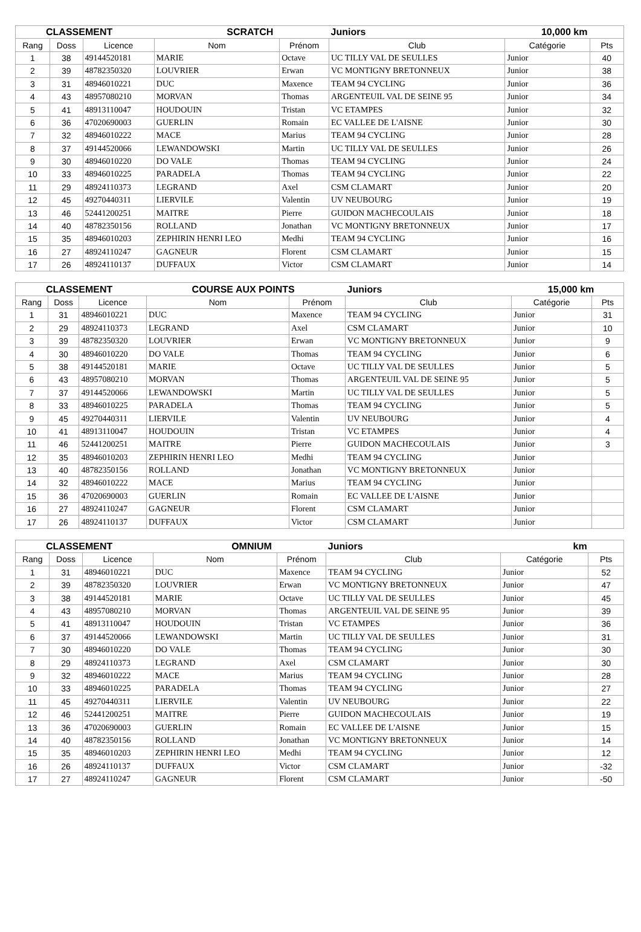| CLASSEMENT | | | SCRATCH | | Juniors | 10,000 km | |
| --- | --- | --- | --- | --- | --- | --- | --- |
| Rang | Doss | Licence | Nom | Prénom | Club | Catégorie | Pts |
| 1 | 38 | 49144520181 | MARIE | Octave | UC TILLY VAL DE SEULLES | Junior | 40 |
| 2 | 39 | 48782350320 | LOUVRIER | Erwan | VC MONTIGNY BRETONNEUX | Junior | 38 |
| 3 | 31 | 48946010221 | DUC | Maxence | TEAM 94 CYCLING | Junior | 36 |
| 4 | 43 | 48957080210 | MORVAN | Thomas | ARGENTEUIL VAL DE SEINE 95 | Junior | 34 |
| 5 | 41 | 48913110047 | HOUDOUIN | Tristan | VC ETAMPES | Junior | 32 |
| 6 | 36 | 47020690003 | GUERLIN | Romain | EC VALLEE DE L'AISNE | Junior | 30 |
| 7 | 32 | 48946010222 | MACE | Marius | TEAM 94 CYCLING | Junior | 28 |
| 8 | 37 | 49144520066 | LEWANDOWSKI | Martin | UC TILLY VAL DE SEULLES | Junior | 26 |
| 9 | 30 | 48946010220 | DO VALE | Thomas | TEAM 94 CYCLING | Junior | 24 |
| 10 | 33 | 48946010225 | PARADELA | Thomas | TEAM 94 CYCLING | Junior | 22 |
| 11 | 29 | 48924110373 | LEGRAND | Axel | CSM CLAMART | Junior | 20 |
| 12 | 45 | 49270440311 | LIERVILE | Valentin | UV NEUBOURG | Junior | 19 |
| 13 | 46 | 52441200251 | MAITRE | Pierre | GUIDON MACHECOULAIS | Junior | 18 |
| 14 | 40 | 48782350156 | ROLLAND | Jonathan | VC MONTIGNY BRETONNEUX | Junior | 17 |
| 15 | 35 | 48946010203 | ZEPHIRIN HENRI LEO | Medhi | TEAM 94 CYCLING | Junior | 16 |
| 16 | 27 | 48924110247 | GAGNEUR | Florent | CSM CLAMART | Junior | 15 |
| 17 | 26 | 48924110137 | DUFFAUX | Victor | CSM CLAMART | Junior | 14 |
| CLASSEMENT | | | COURSE AUX POINTS | | Juniors | 15,000 km | |
| --- | --- | --- | --- | --- | --- | --- | --- |
| Rang | Doss | Licence | Nom | Prénom | Club | Catégorie | Pts |
| 1 | 31 | 48946010221 | DUC | Maxence | TEAM 94 CYCLING | Junior | 31 |
| 2 | 29 | 48924110373 | LEGRAND | Axel | CSM CLAMART | Junior | 10 |
| 3 | 39 | 48782350320 | LOUVRIER | Erwan | VC MONTIGNY BRETONNEUX | Junior | 9 |
| 4 | 30 | 48946010220 | DO VALE | Thomas | TEAM 94 CYCLING | Junior | 6 |
| 5 | 38 | 49144520181 | MARIE | Octave | UC TILLY VAL DE SEULLES | Junior | 5 |
| 6 | 43 | 48957080210 | MORVAN | Thomas | ARGENTEUIL VAL DE SEINE 95 | Junior | 5 |
| 7 | 37 | 49144520066 | LEWANDOWSKI | Martin | UC TILLY VAL DE SEULLES | Junior | 5 |
| 8 | 33 | 48946010225 | PARADELA | Thomas | TEAM 94 CYCLING | Junior | 5 |
| 9 | 45 | 49270440311 | LIERVILE | Valentin | UV NEUBOURG | Junior | 4 |
| 10 | 41 | 48913110047 | HOUDOUIN | Tristan | VC ETAMPES | Junior | 4 |
| 11 | 46 | 52441200251 | MAITRE | Pierre | GUIDON MACHECOULAIS | Junior | 3 |
| 12 | 35 | 48946010203 | ZEPHIRIN HENRI LEO | Medhi | TEAM 94 CYCLING | Junior | |
| 13 | 40 | 48782350156 | ROLLAND | Jonathan | VC MONTIGNY BRETONNEUX | Junior | |
| 14 | 32 | 48946010222 | MACE | Marius | TEAM 94 CYCLING | Junior | |
| 15 | 36 | 47020690003 | GUERLIN | Romain | EC VALLEE DE L'AISNE | Junior | |
| 16 | 27 | 48924110247 | GAGNEUR | Florent | CSM CLAMART | Junior | |
| 17 | 26 | 48924110137 | DUFFAUX | Victor | CSM CLAMART | Junior | |
| CLASSEMENT | | | OMNIUM | | Juniors | km | |
| --- | --- | --- | --- | --- | --- | --- | --- |
| Rang | Doss | Licence | Nom | Prénom | Club | Catégorie | Pts |
| 1 | 31 | 48946010221 | DUC | Maxence | TEAM 94 CYCLING | Junior | 52 |
| 2 | 39 | 48782350320 | LOUVRIER | Erwan | VC MONTIGNY BRETONNEUX | Junior | 47 |
| 3 | 38 | 49144520181 | MARIE | Octave | UC TILLY VAL DE SEULLES | Junior | 45 |
| 4 | 43 | 48957080210 | MORVAN | Thomas | ARGENTEUIL VAL DE SEINE 95 | Junior | 39 |
| 5 | 41 | 48913110047 | HOUDOUIN | Tristan | VC ETAMPES | Junior | 36 |
| 6 | 37 | 49144520066 | LEWANDOWSKI | Martin | UC TILLY VAL DE SEULLES | Junior | 31 |
| 7 | 30 | 48946010220 | DO VALE | Thomas | TEAM 94 CYCLING | Junior | 30 |
| 8 | 29 | 48924110373 | LEGRAND | Axel | CSM CLAMART | Junior | 30 |
| 9 | 32 | 48946010222 | MACE | Marius | TEAM 94 CYCLING | Junior | 28 |
| 10 | 33 | 48946010225 | PARADELA | Thomas | TEAM 94 CYCLING | Junior | 27 |
| 11 | 45 | 49270440311 | LIERVILE | Valentin | UV NEUBOURG | Junior | 22 |
| 12 | 46 | 52441200251 | MAITRE | Pierre | GUIDON MACHECOULAIS | Junior | 19 |
| 13 | 36 | 47020690003 | GUERLIN | Romain | EC VALLEE DE L'AISNE | Junior | 15 |
| 14 | 40 | 48782350156 | ROLLAND | Jonathan | VC MONTIGNY BRETONNEUX | Junior | 14 |
| 15 | 35 | 48946010203 | ZEPHIRIN HENRI LEO | Medhi | TEAM 94 CYCLING | Junior | 12 |
| 16 | 26 | 48924110137 | DUFFAUX | Victor | CSM CLAMART | Junior | -32 |
| 17 | 27 | 48924110247 | GAGNEUR | Florent | CSM CLAMART | Junior | -50 |